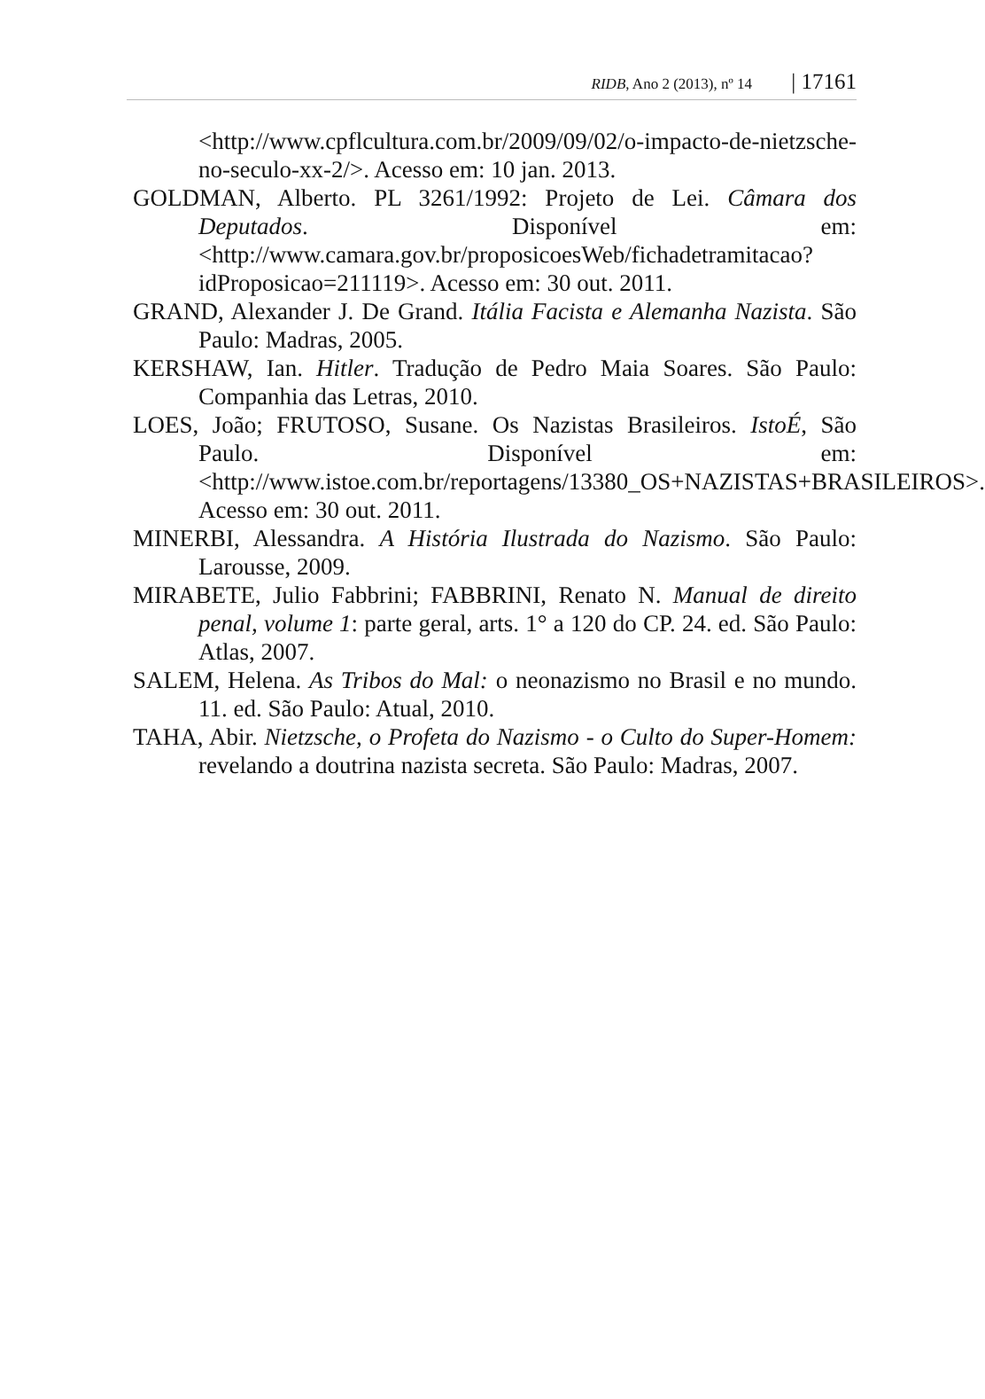RIDB, Ano 2 (2013), nº 14 | 17161
<http://www.cpflcultura.com.br/2009/09/02/o-impacto-de-nietzsche-no-seculo-xx-2/>. Acesso em: 10 jan. 2013.
GOLDMAN, Alberto. PL 3261/1992: Projeto de Lei. Câmara dos Deputados. Disponível em:<http://www.camara.gov.br/proposicoesWeb/fichadetramitacao?idProposicao=211119>. Acesso em: 30 out. 2011.
GRAND, Alexander J. De Grand. Itália Facista e Alemanha Nazista. São Paulo: Madras, 2005.
KERSHAW, Ian. Hitler. Tradução de Pedro Maia Soares. São Paulo: Companhia das Letras, 2010.
LOES, João; FRUTOSO, Susane. Os Nazistas Brasileiros. IstoÉ, São Paulo. Disponível em: <http://www.istoe.com.br/reportagens/13380_OS+NAZISTAS+BRASILEIROS>. Acesso em: 30 out. 2011.
MINERBI, Alessandra. A História Ilustrada do Nazismo. São Paulo: Larousse, 2009.
MIRABETE, Julio Fabbrini; FABBRINI, Renato N. Manual de direito penal, volume 1: parte geral, arts. 1° a 120 do CP. 24. ed. São Paulo: Atlas, 2007.
SALEM, Helena. As Tribos do Mal: o neonazismo no Brasil e no mundo. 11. ed. São Paulo: Atual, 2010.
TAHA, Abir. Nietzsche, o Profeta do Nazismo - o Culto do Super-Homem: revelando a doutrina nazista secreta. São Paulo: Madras, 2007.